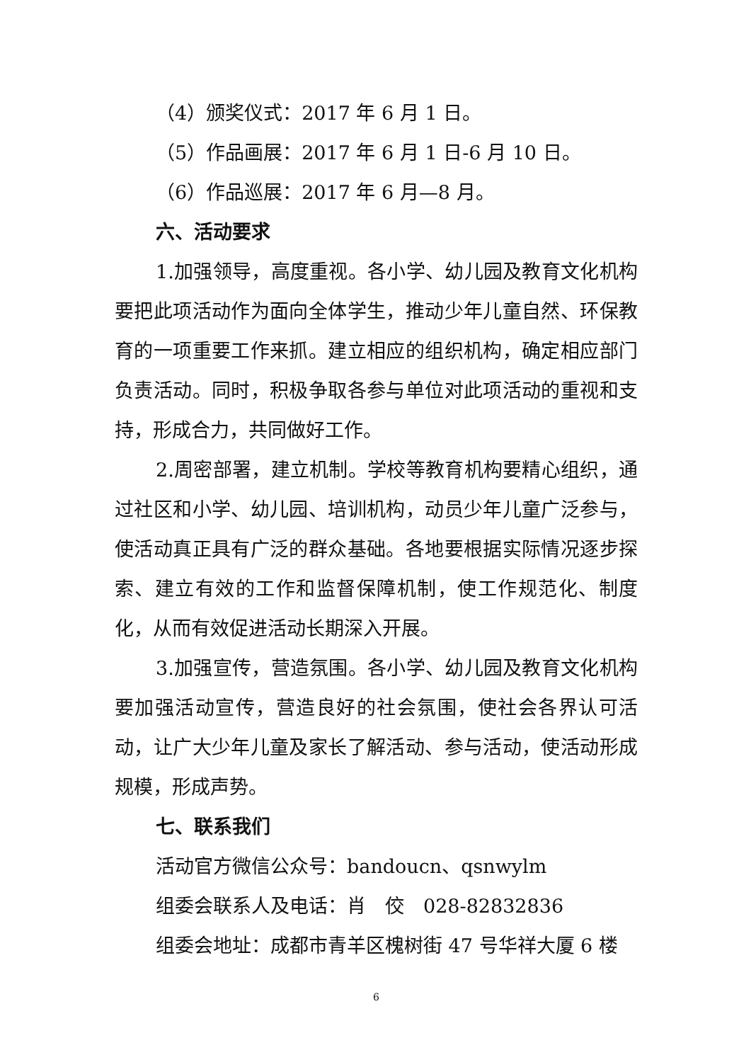（4）颁奖仪式：2017 年 6 月 1 日。
（5）作品画展：2017 年 6 月 1 日-6 月 10 日。
（6）作品巡展：2017 年 6 月—8 月。
六、活动要求
1.加强领导，高度重视。各小学、幼儿园及教育文化机构要把此项活动作为面向全体学生，推动少年儿童自然、环保教育的一项重要工作来抓。建立相应的组织机构，确定相应部门负责活动。同时，积极争取各参与单位对此项活动的重视和支持，形成合力，共同做好工作。
2.周密部署，建立机制。学校等教育机构要精心组织，通过社区和小学、幼儿园、培训机构，动员少年儿童广泛参与，使活动真正具有广泛的群众基础。各地要根据实际情况逐步探索、建立有效的工作和监督保障机制，使工作规范化、制度化，从而有效促进活动长期深入开展。
3.加强宣传，营造氛围。各小学、幼儿园及教育文化机构要加强活动宣传，营造良好的社会氛围，使社会各界认可活动，让广大少年儿童及家长了解活动、参与活动，使活动形成规模，形成声势。
七、联系我们
活动官方微信公众号：bandoucn、qsnwylm
组委会联系人及电话：肖　佼　028-82832836
组委会地址：成都市青羊区槐树街 47 号华祥大厦 6 楼
6